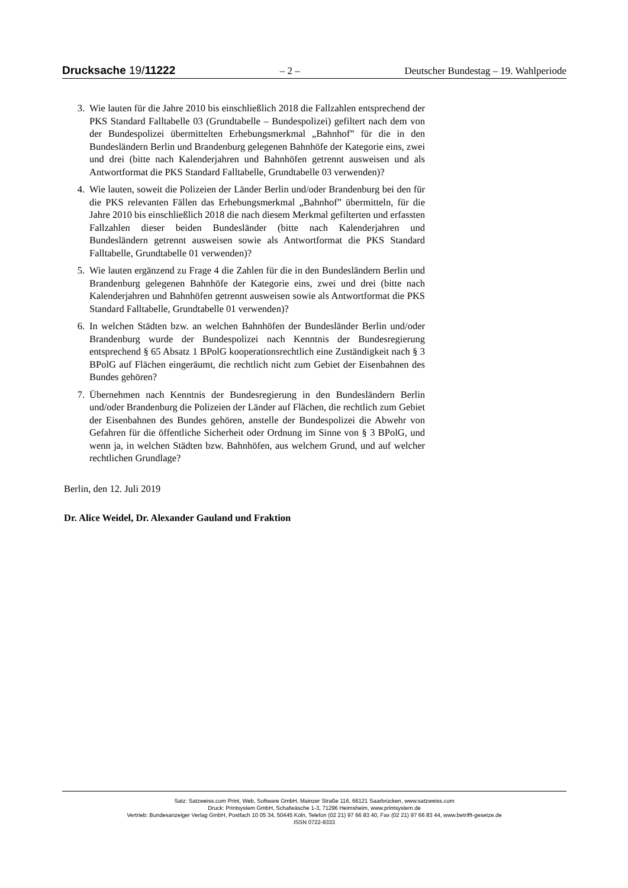Drucksache 19/11222 – 2 – Deutscher Bundestag – 19. Wahlperiode
3. Wie lauten für die Jahre 2010 bis einschließlich 2018 die Fallzahlen entsprechend der PKS Standard Falltabelle 03 (Grundtabelle – Bundespolizei) gefiltert nach dem von der Bundespolizei übermittelten Erhebungsmerkmal „Bahnhof” für die in den Bundesländern Berlin und Brandenburg gelegenen Bahnhöfe der Kategorie eins, zwei und drei (bitte nach Kalenderjahren und Bahnhöfen getrennt ausweisen und als Antwortformat die PKS Standard Falltabelle, Grundtabelle 03 verwenden)?
4. Wie lauten, soweit die Polizeien der Länder Berlin und/oder Brandenburg bei den für die PKS relevanten Fällen das Erhebungsmerkmal „Bahnhof” übermitteln, für die Jahre 2010 bis einschließlich 2018 die nach diesem Merkmal gefilterten und erfassten Fallzahlen dieser beiden Bundesländer (bitte nach Kalenderjahren und Bundesländern getrennt ausweisen sowie als Antwortformat die PKS Standard Falltabelle, Grundtabelle 01 verwenden)?
5. Wie lauten ergänzend zu Frage 4 die Zahlen für die in den Bundesländern Berlin und Brandenburg gelegenen Bahnhöfe der Kategorie eins, zwei und drei (bitte nach Kalenderjahren und Bahnhöfen getrennt ausweisen sowie als Antwortformat die PKS Standard Falltabelle, Grundtabelle 01 verwenden)?
6. In welchen Städten bzw. an welchen Bahnhöfen der Bundesländer Berlin und/oder Brandenburg wurde der Bundespolizei nach Kenntnis der Bundesregierung entsprechend § 65 Absatz 1 BPolG kooperationsrechtlich eine Zuständigkeit nach § 3 BPolG auf Flächen eingeräumt, die rechtlich nicht zum Gebiet der Eisenbahnen des Bundes gehören?
7. Übernehmen nach Kenntnis der Bundesregierung in den Bundesländern Berlin und/oder Brandenburg die Polizeien der Länder auf Flächen, die rechtlich zum Gebiet der Eisenbahnen des Bundes gehören, anstelle der Bundespolizei die Abwehr von Gefahren für die öffentliche Sicherheit oder Ordnung im Sinne von § 3 BPolG, und wenn ja, in welchen Städten bzw. Bahnhöfen, aus welchem Grund, und auf welcher rechtlichen Grundlage?
Berlin, den 12. Juli 2019
Dr. Alice Weidel, Dr. Alexander Gauland und Fraktion
Satz: Satzweiss.com Print, Web, Software GmbH, Mainzer Straße 116, 66121 Saarbrücken, www.satzweiss.com
Druck: Printsystem GmbH, Schafwäsche 1-3, 71296 Heimsheim, www.printsystem.de
Vertrieb: Bundesanzeiger Verlag GmbH, Postfach 10 05 34, 50445 Köln, Telefon (02 21) 97 66 83 40, Fax (02 21) 97 66 83 44, www.betrifft-gesetze.de
ISSN 0722-8333